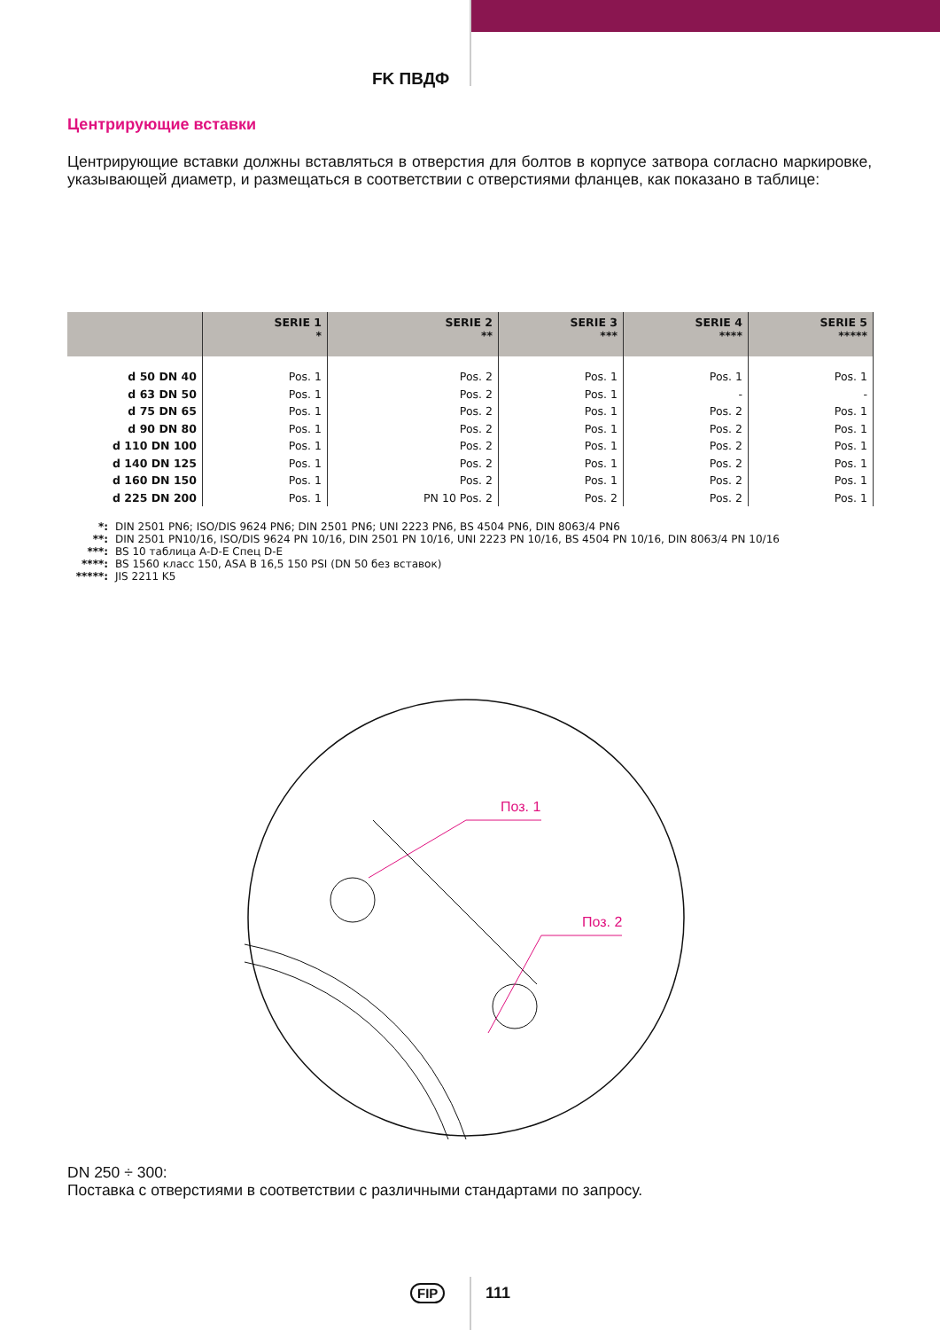FK ПВДФ
Центрирующие вставки
Центрирующие вставки должны вставляться в отверстия для болтов в корпусе затвора согласно маркировке, указывающей диаметр, и размещаться в соответствии с отверстиями фланцев, как показано в таблице:
| | SERIE 1 * | SERIE 2 ** | SERIE 3 *** | SERIE 4 **** | SERIE 5 ***** |
| --- | --- | --- | --- | --- | --- |
| d 50 DN 40 | Pos. 1 | Pos. 2 | Pos. 1 | Pos. 1 | Pos. 1 |
| d 63 DN 50 | Pos. 1 | Pos. 2 | Pos. 1 | - | - |
| d 75 DN 65 | Pos. 1 | Pos. 2 | Pos. 1 | Pos. 2 | Pos. 1 |
| d 90 DN 80 | Pos. 1 | Pos. 2 | Pos. 1 | Pos. 2 | Pos. 1 |
| d 110 DN 100 | Pos. 1 | Pos. 2 | Pos. 1 | Pos. 2 | Pos. 1 |
| d 140 DN 125 | Pos. 1 | Pos. 2 | Pos. 1 | Pos. 2 | Pos. 1 |
| d 160 DN 150 | Pos. 1 | Pos. 2 | Pos. 1 | Pos. 2 | Pos. 1 |
| d 225 DN 200 | Pos. 1 | PN 10 Pos. 2 | Pos. 2 | Pos. 2 | Pos. 1 |
*: DIN 2501 PN6; ISO/DIS 9624 PN6; DIN 2501 PN6; UNI 2223 PN6, BS 4504 PN6, DIN 8063/4 PN6
**: DIN 2501 PN10/16, ISO/DIS 9624 PN 10/16, DIN 2501 PN 10/16, UNI 2223 PN 10/16, BS 4504 PN 10/16, DIN 8063/4 PN 10/16
***: BS 10 таблица A-D-E Спец D-E
****: BS 1560 класс 150, ASA B 16,5 150 PSI (DN 50 без вставок)
*****: JIS 2211 K5
Поз. 1
Поз. 2
DN 250 ÷ 300:
Поставка с отверстиями в соответствии с различными стандартами по запросу.
FIP 111